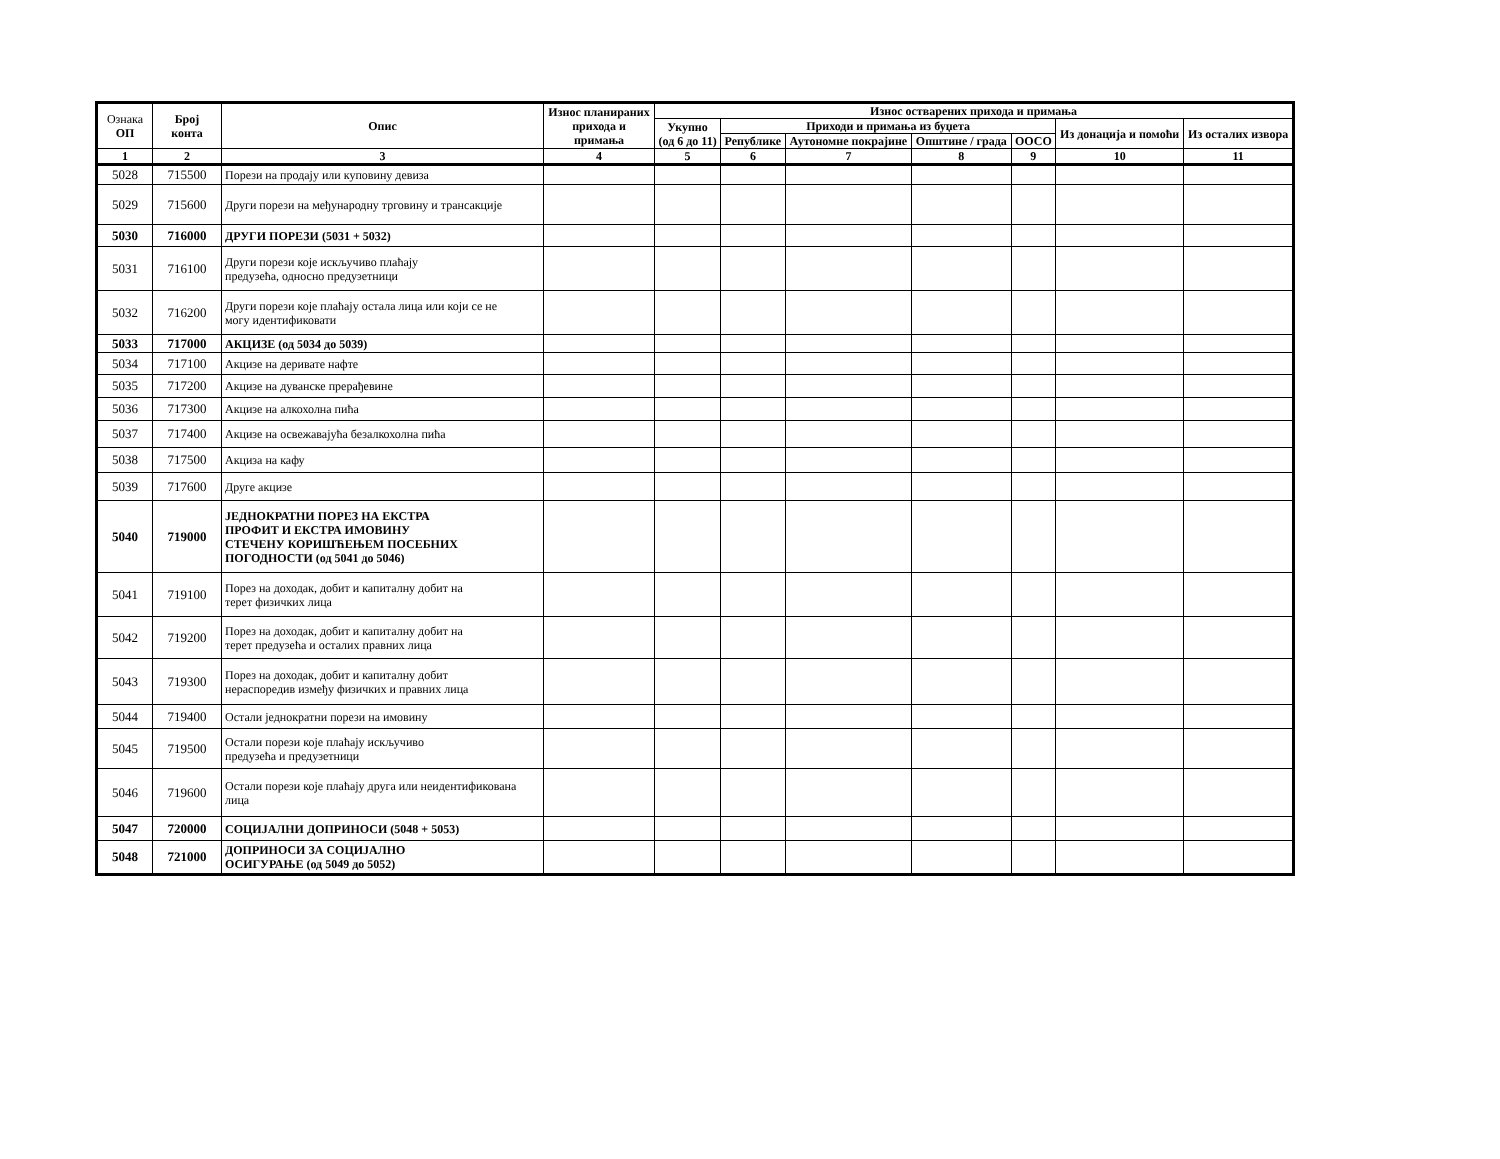| Ознака ОП | Број конта | Опис | Износ планираних прихода и примања | Износ остварених прихода и примања | | | | | | |
| --- | --- | --- | --- | --- | --- | --- | --- | --- | --- | --- |
| | | | | Укупно (од 6 до 11) | Приходи и примања из буџета | | | | Из донација и помоћи | Из осталих извора |
| | | | | | Републике | Аутономне покрајине | Општине / града | ООСО | | |
| 1 | 2 | 3 | 4 | 5 | 6 | 7 | 8 | 9 | 10 | 11 |
| 5028 | 715500 | Порези на продају или куповину девиза | | | | | | | | |
| 5029 | 715600 | Други порези на међународну трговину и трансакције | | | | | | | | |
| 5030 | 716000 | ДРУГИ ПОРЕЗИ (5031 + 5032) | | | | | | | | |
| 5031 | 716100 | Други порези које искључиво плаћају предузећа, односно предузетници | | | | | | | | |
| 5032 | 716200 | Други порези које плаћају остала лица или који се не могу идентификовати | | | | | | | | |
| 5033 | 717000 | АКЦИЗЕ (од 5034 до 5039) | | | | | | | | |
| 5034 | 717100 | Акцизе на деривате нафте | | | | | | | | |
| 5035 | 717200 | Акцизе на дуванске прерађевине | | | | | | | | |
| 5036 | 717300 | Акцизе на алкохолна пића | | | | | | | | |
| 5037 | 717400 | Акцизе на освежавајућа безалкохолна пића | | | | | | | | |
| 5038 | 717500 | Акциза на кафу | | | | | | | | |
| 5039 | 717600 | Друге акцизе | | | | | | | | |
| 5040 | 719000 | ЈЕДНОКРАТНИ ПОРЕЗ НА ЕКСТРА ПРОФИТ И ЕКСТРА ИМОВИНУ СТЕЧЕНУ КОРИШЋЕЊЕМ ПОСЕБНИХ ПОГОДНОСТИ (од 5041 до 5046) | | | | | | | | |
| 5041 | 719100 | Порез на доходак, добит и капиталну добит на терет физичких лица | | | | | | | | |
| 5042 | 719200 | Порез на доходак, добит и капиталну добит на терет предузећа и осталих правних лица | | | | | | | | |
| 5043 | 719300 | Порез на доходак, добит и капиталну добит нераспоредив између физичких и правних лица | | | | | | | | |
| 5044 | 719400 | Остали једнократни порези на имовину | | | | | | | | |
| 5045 | 719500 | Остали порези које плаћају искључиво предузећа и предузетници | | | | | | | | |
| 5046 | 719600 | Остали порези које плаћају друга или неидентификована лица | | | | | | | | |
| 5047 | 720000 | СОЦИЈАЛНИ ДОПРИНОСИ (5048 + 5053) | | | | | | | | |
| 5048 | 721000 | ДОПРИНОСИ ЗА СОЦИЈАЛНО ОСИГУРАЊЕ (од 5049 до 5052) | | | | | | | | |